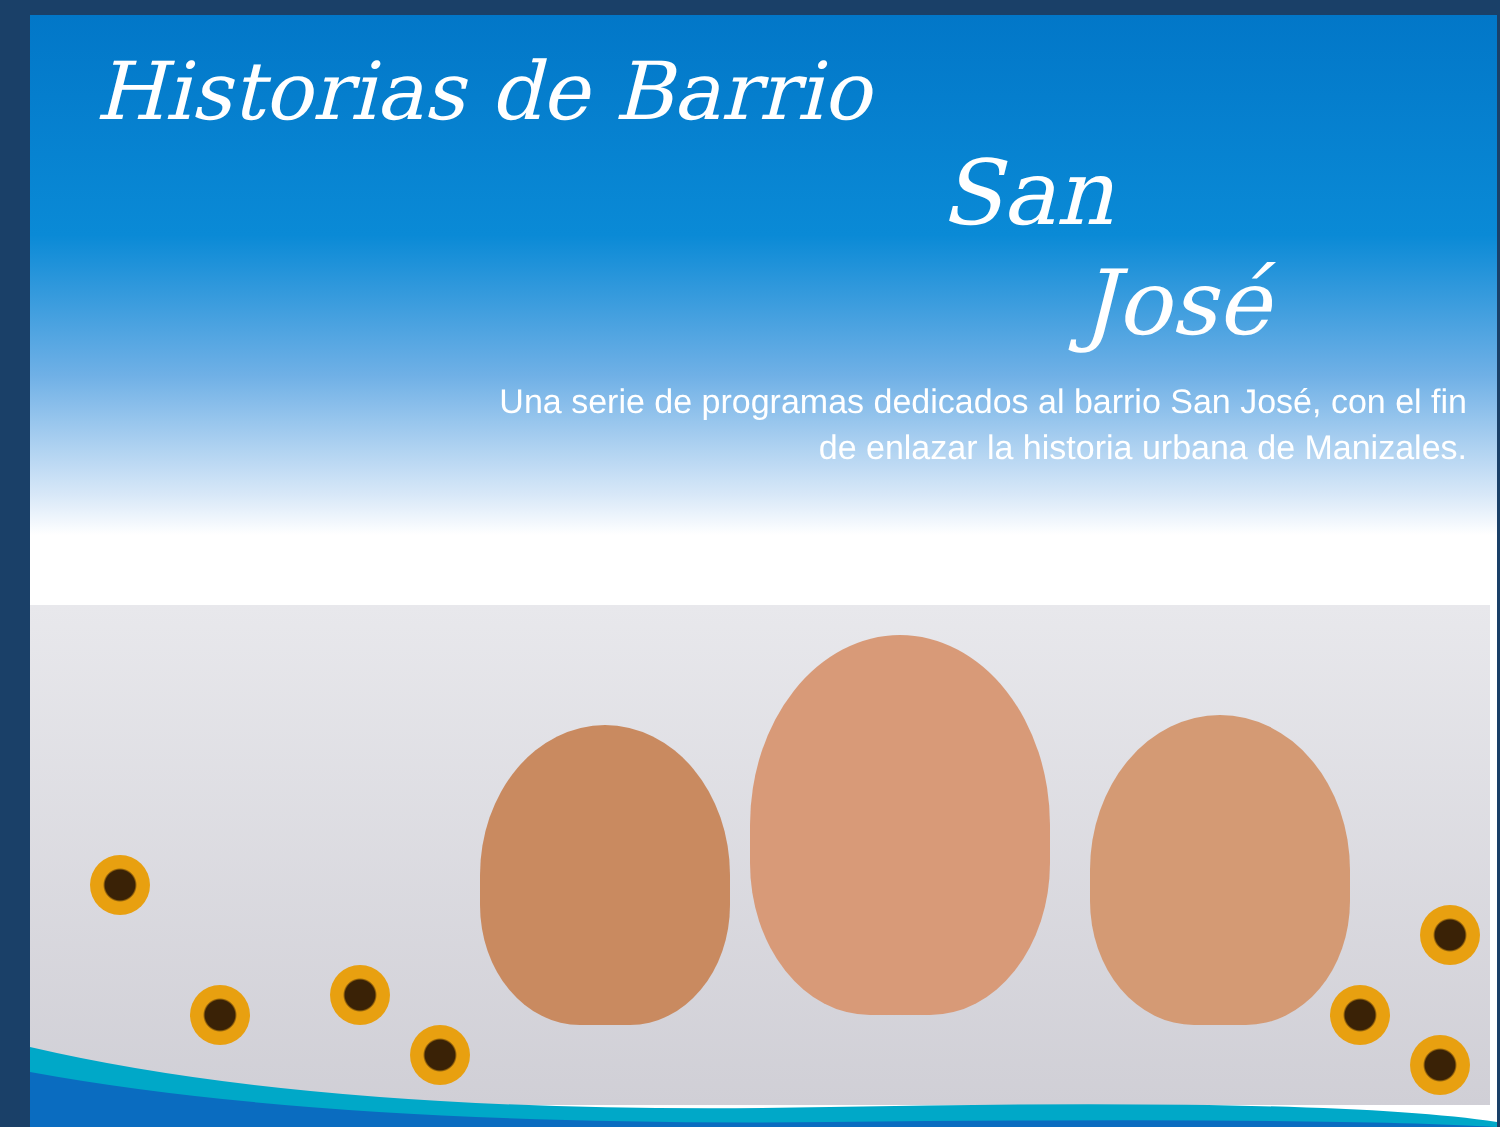Historias de Barrio
San
José
Una serie de programas dedicados al barrio San José, con el fin
de enlazar la historia urbana de Manizales.